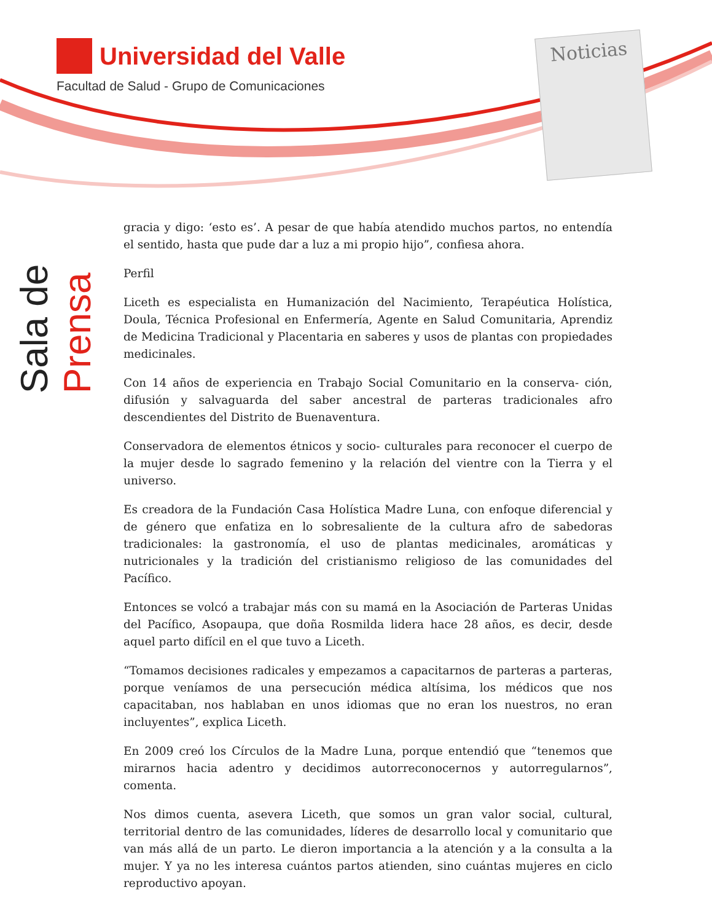Universidad del Valle
Facultad de Salud - Grupo de Comunicaciones
Noticias
Sala de Prensa
gracia y digo: ‘esto es’. A pesar de que había atendido muchos partos, no entendía el sentido, hasta que pude dar a luz a mi propio hijo”, confiesa ahora.
Perfil
Liceth es especialista en Humanización del Nacimiento, Terapéutica Holística, Doula, Técnica Profesional en Enfermería, Agente en Salud Comunitaria, Aprendiz de Medicina Tradicional y Placentaria en saberes y usos de plantas con propiedades medicinales.
Con 14 años de experiencia en Trabajo Social Comunitario en la conserva- ción, difusión y salvaguarda del saber ancestral de parteras tradicionales afro descendientes del Distrito de Buenaventura.
Conservadora de elementos étnicos y socio- culturales para reconocer el cuerpo de la mujer desde lo sagrado femenino y la relación del vientre con la Tierra y el universo.
Es creadora de la Fundación Casa Holística Madre Luna, con enfoque diferencial y de género que enfatiza en lo sobresaliente de la cultura afro de sabedoras tradicionales: la gastronomía, el uso de plantas medicinales, aromáticas y nutricionales y la tradición del cristianismo religioso de las comunidades del Pacífico.
Entonces se volcó a trabajar más con su mamá en la Asociación de Parteras Unidas del Pacífico, Asopaupa, que doña Rosmilda lidera hace 28 años, es decir, desde aquel parto difícil en el que tuvo a Liceth.
“Tomamos decisiones radicales y empezamos a capacitarnos de parteras a parteras, porque veníamos de una persecución médica altísima, los médicos que nos capacitaban, nos hablaban en unos idiomas que no eran los nuestros, no eran incluyentes”, explica Liceth.
En 2009 creó los Círculos de la Madre Luna, porque entendió que “tenemos que mirarnos hacia adentro y decidimos autorreconocernos y autorregularnos”, comenta.
Nos dimos cuenta, asevera Liceth, que somos un gran valor social, cultural, territorial dentro de las comunidades, líderes de desarrollo local y comunitario que van más allá de un parto. Le dieron importancia a la atención y a la consulta a la mujer. Y ya no les interesa cuántos partos atienden, sino cuántas mujeres en ciclo reproductivo apoyan.